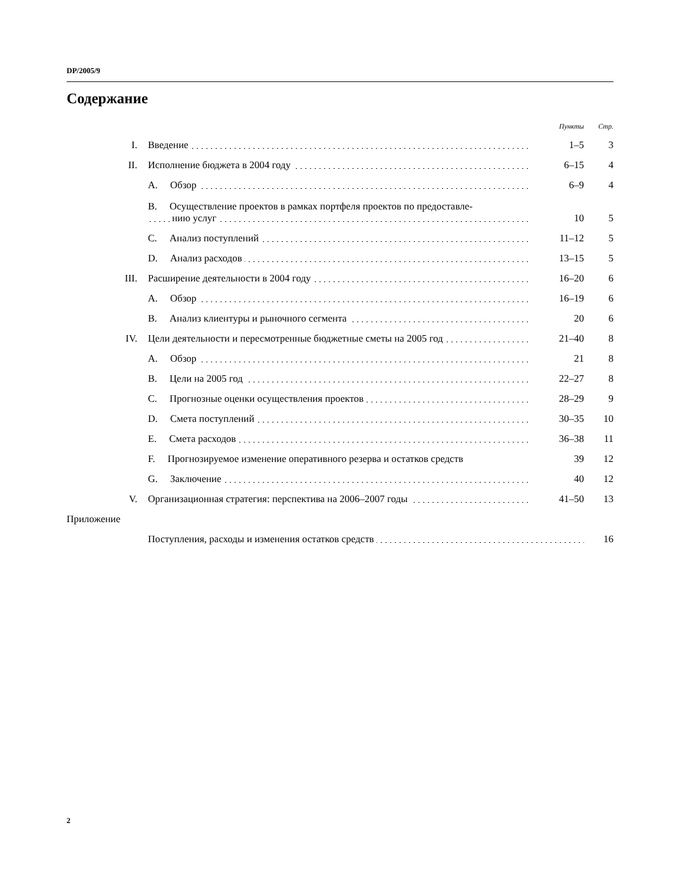DP/2005/9
Содержание
| | | | Пункты | Стр. |
| I. | Введение | | 1–5 | 3 |
| II. | Исполнение бюджета в 2004 году | | 6–15 | 4 |
| | A. Обзор | | 6–9 | 4 |
| | B. Осуществление проектов в рамках портфеля проектов по предоставле- нию услуг | | 10 | 5 |
| | C. Анализ поступлений | | 11–12 | 5 |
| | D. Анализ расходов | | 13–15 | 5 |
| III. | Расширение деятельности в 2004 году | | 16–20 | 6 |
| | A. Обзор | | 16–19 | 6 |
| | B. Анализ клиентуры и рыночного сегмента | | 20 | 6 |
| IV. | Цели деятельности и пересмотренные бюджетные сметы на 2005 год | | 21–40 | 8 |
| | A. Обзор | | 21 | 8 |
| | B. Цели на 2005 год | | 22–27 | 8 |
| | C. Прогнозные оценки осуществления проектов | | 28–29 | 9 |
| | D. Смета поступлений | | 30–35 | 10 |
| | E. Смета расходов | | 36–38 | 11 |
| | F. Прогнозируемое изменение оперативного резерва и остатков средств | | 39 | 12 |
| | G. Заключение | | 40 | 12 |
| V. | Организационная стратегия: перспектива на 2006–2007 годы | | 41–50 | 13 |
| Приложение | | | | |
| | Поступления, расходы и изменения остатков средств | | | 16 |
2